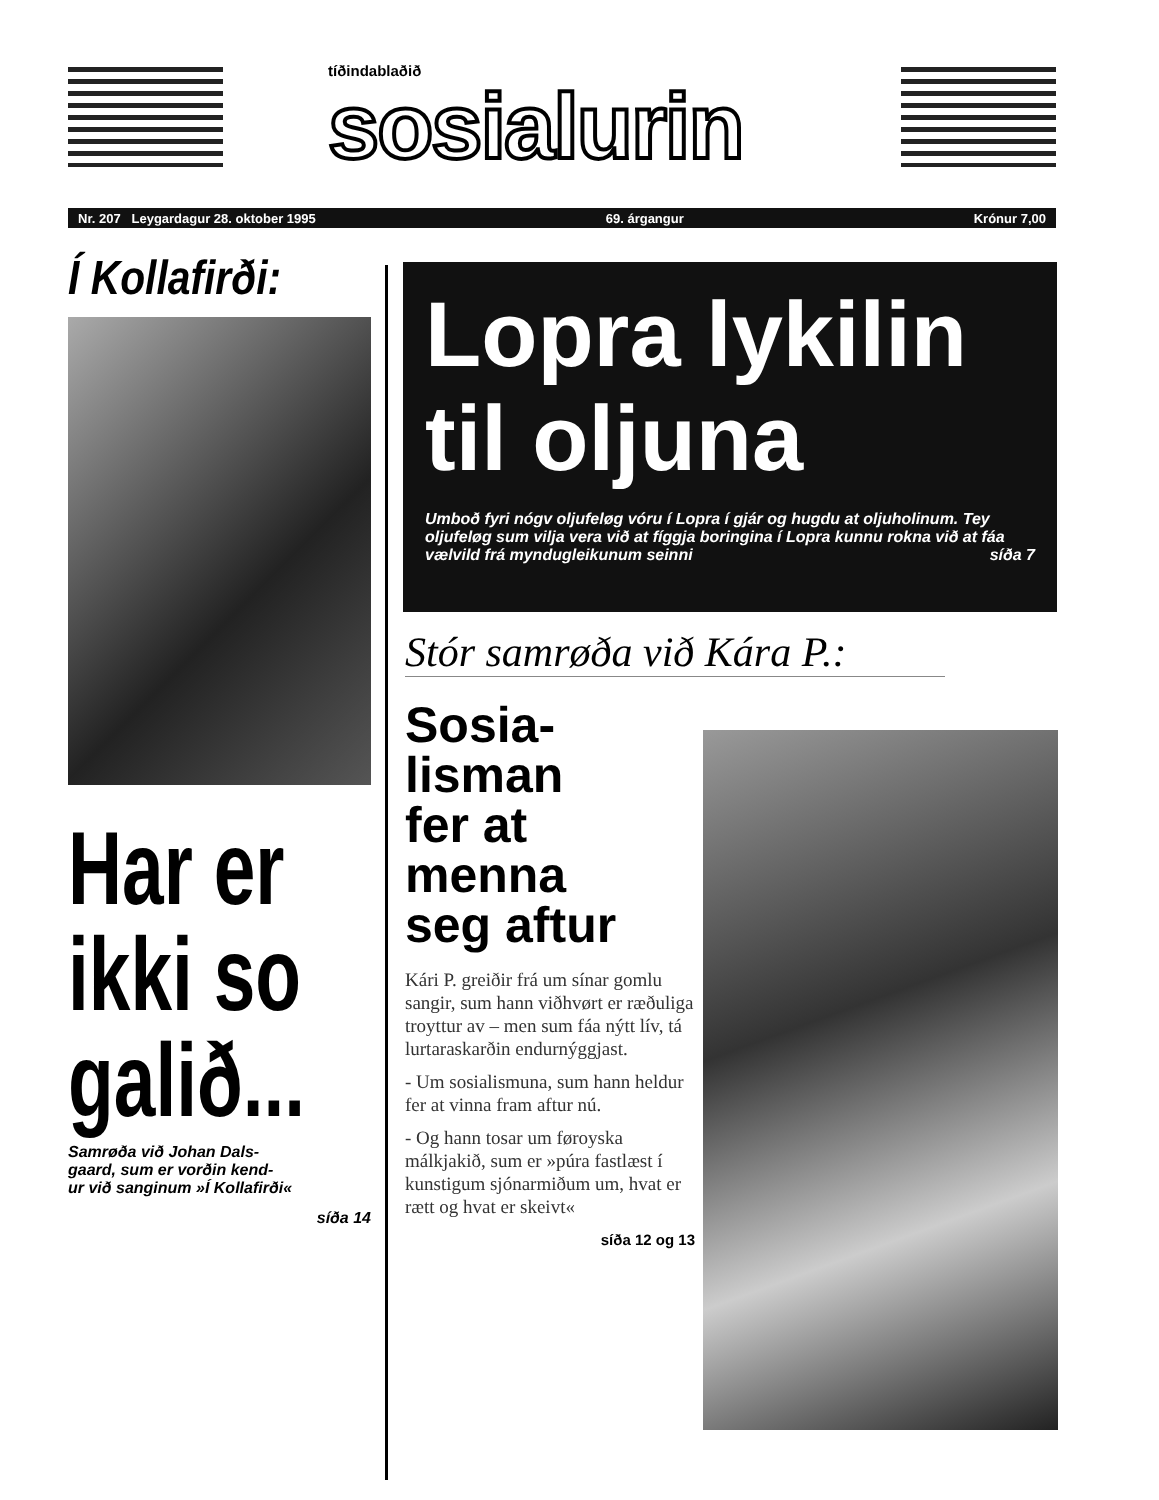tíðindablaðið
sosialurin
Nr. 207 Leygardagur 28. oktober 1995 69. árgangur Krónur 7,00
Í Kollafirði:
Har er
ikki so
galið...
Samrøða við Johan Dals-
gaard, sum er vorðin kend-
ur við sanginum »Í Kollafirði«
síða 14
Lopra lykilin til oljuna
Umboð fyri nógv oljufeløg vóru í Lopra í gjár og hugdu at oljuholinum. Tey oljufeløg sum vilja vera við at fíggja boringina í Lopra kunnu rokna við at fáa vælvild frá myndugleikunum seinni síða 7
Stór samrøða við Kára P.:
Sosia-
lisman
fer at
menna
seg aftur
Kári P. greiðir frá um sínar gomlu sangir, sum hann viðhvørt er ræðuliga troyttur av – men sum fáa nýtt lív, tá lurtaraskarðin endurnýggjast.
- Um sosialismuna, sum hann heldur fer at vinna fram aftur nú.
- Og hann tosar um føroyska málkjakið, sum er »púra fastlæst í kunstigum sjónarmiðum um, hvat er rætt og hvat er skeivt«
síða 12 og 13